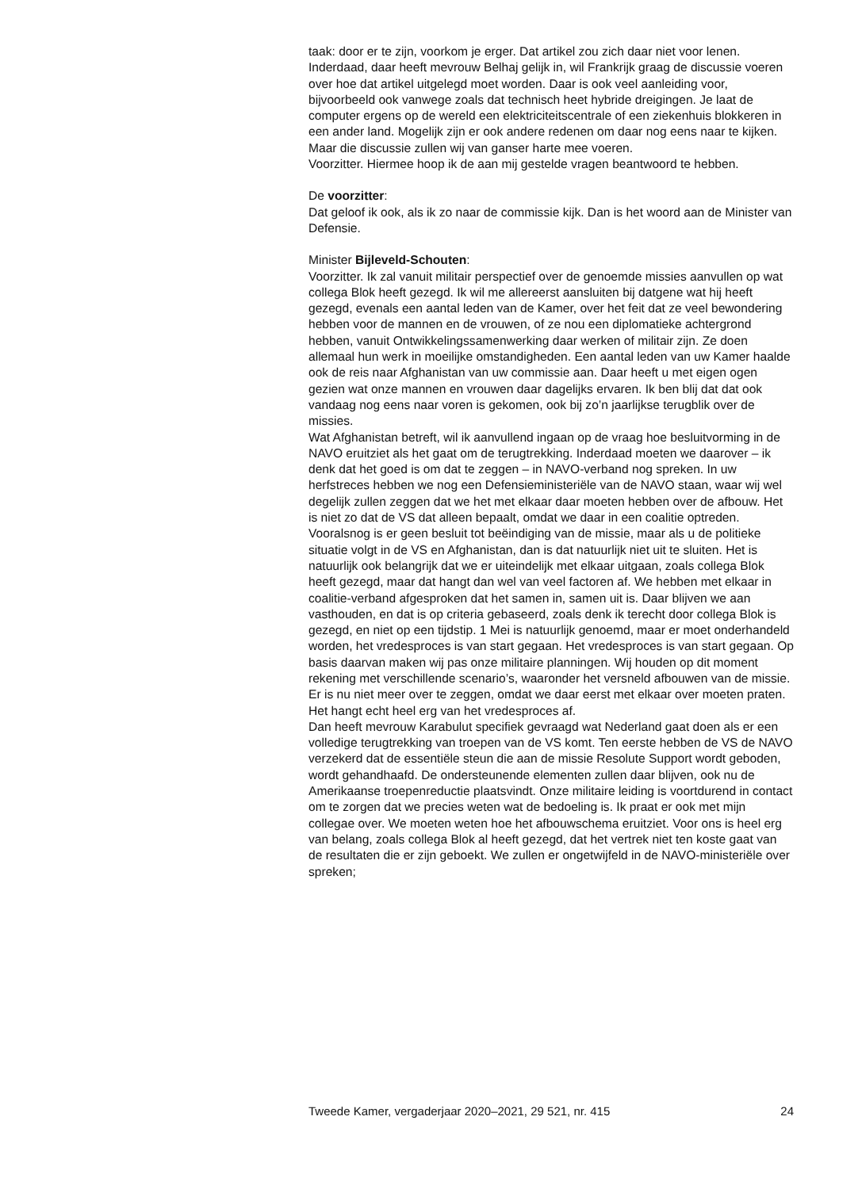taak: door er te zijn, voorkom je erger. Dat artikel zou zich daar niet voor lenen. Inderdaad, daar heeft mevrouw Belhaj gelijk in, wil Frankrijk graag de discussie voeren over hoe dat artikel uitgelegd moet worden. Daar is ook veel aanleiding voor, bijvoorbeeld ook vanwege zoals dat technisch heet hybride dreigingen. Je laat de computer ergens op de wereld een elektriciteitscentrale of een ziekenhuis blokkeren in een ander land. Mogelijk zijn er ook andere redenen om daar nog eens naar te kijken. Maar die discussie zullen wij van ganser harte mee voeren.
Voorzitter. Hiermee hoop ik de aan mij gestelde vragen beantwoord te hebben.
De voorzitter:
Dat geloof ik ook, als ik zo naar de commissie kijk. Dan is het woord aan de Minister van Defensie.
Minister Bijleveld-Schouten:
Voorzitter. Ik zal vanuit militair perspectief over de genoemde missies aanvullen op wat collega Blok heeft gezegd. Ik wil me allereerst aansluiten bij datgene wat hij heeft gezegd, evenals een aantal leden van de Kamer, over het feit dat ze veel bewondering hebben voor de mannen en de vrouwen, of ze nou een diplomatieke achtergrond hebben, vanuit Ontwikkelingssamenwerking daar werken of militair zijn. Ze doen allemaal hun werk in moeilijke omstandigheden. Een aantal leden van uw Kamer haalde ook de reis naar Afghanistan van uw commissie aan. Daar heeft u met eigen ogen gezien wat onze mannen en vrouwen daar dagelijks ervaren. Ik ben blij dat dat ook vandaag nog eens naar voren is gekomen, ook bij zo’n jaarlijkse terugblik over de missies.
Wat Afghanistan betreft, wil ik aanvullend ingaan op de vraag hoe besluitvorming in de NAVO eruitziet als het gaat om de terugtrekking. Inderdaad moeten we daarover – ik denk dat het goed is om dat te zeggen – in NAVO-verband nog spreken. In uw herfstreces hebben we nog een Defensieministeriële van de NAVO staan, waar wij wel degelijk zullen zeggen dat we het met elkaar daar moeten hebben over de afbouw. Het is niet zo dat de VS dat alleen bepaalt, omdat we daar in een coalitie optreden. Vooralsnog is er geen besluit tot beëindiging van de missie, maar als u de politieke situatie volgt in de VS en Afghanistan, dan is dat natuurlijk niet uit te sluiten. Het is natuurlijk ook belangrijk dat we er uiteindelijk met elkaar uitgaan, zoals collega Blok heeft gezegd, maar dat hangt dan wel van veel factoren af. We hebben met elkaar in coalitie-verband afgesproken dat het samen in, samen uit is. Daar blijven we aan vasthouden, en dat is op criteria gebaseerd, zoals denk ik terecht door collega Blok is gezegd, en niet op een tijdstip. 1 Mei is natuurlijk genoemd, maar er moet onderhandeld worden, het vredesproces is van start gegaan. Het vredesproces is van start gegaan. Op basis daarvan maken wij pas onze militaire planningen. Wij houden op dit moment rekening met verschillende scenario’s, waaronder het versneld afbouwen van de missie. Er is nu niet meer over te zeggen, omdat we daar eerst met elkaar over moeten praten. Het hangt echt heel erg van het vredesproces af.
Dan heeft mevrouw Karabulut specifiek gevraagd wat Nederland gaat doen als er een volledige terugtrekking van troepen van de VS komt. Ten eerste hebben de VS de NAVO verzekerd dat de essentiële steun die aan de missie Resolute Support wordt geboden, wordt gehandhaafd. De ondersteunende elementen zullen daar blijven, ook nu de Amerikaanse troepenreductie plaatsvindt. Onze militaire leiding is voortdurend in contact om te zorgen dat we precies weten wat de bedoeling is. Ik praat er ook met mijn collegae over. We moeten weten hoe het afbouwschema eruitziet. Voor ons is heel erg van belang, zoals collega Blok al heeft gezegd, dat het vertrek niet ten koste gaat van de resultaten die er zijn geboekt. We zullen er ongetwijfeld in de NAVO-ministeriële over spreken;
Tweede Kamer, vergaderjaar 2020–2021, 29 521, nr. 415 24